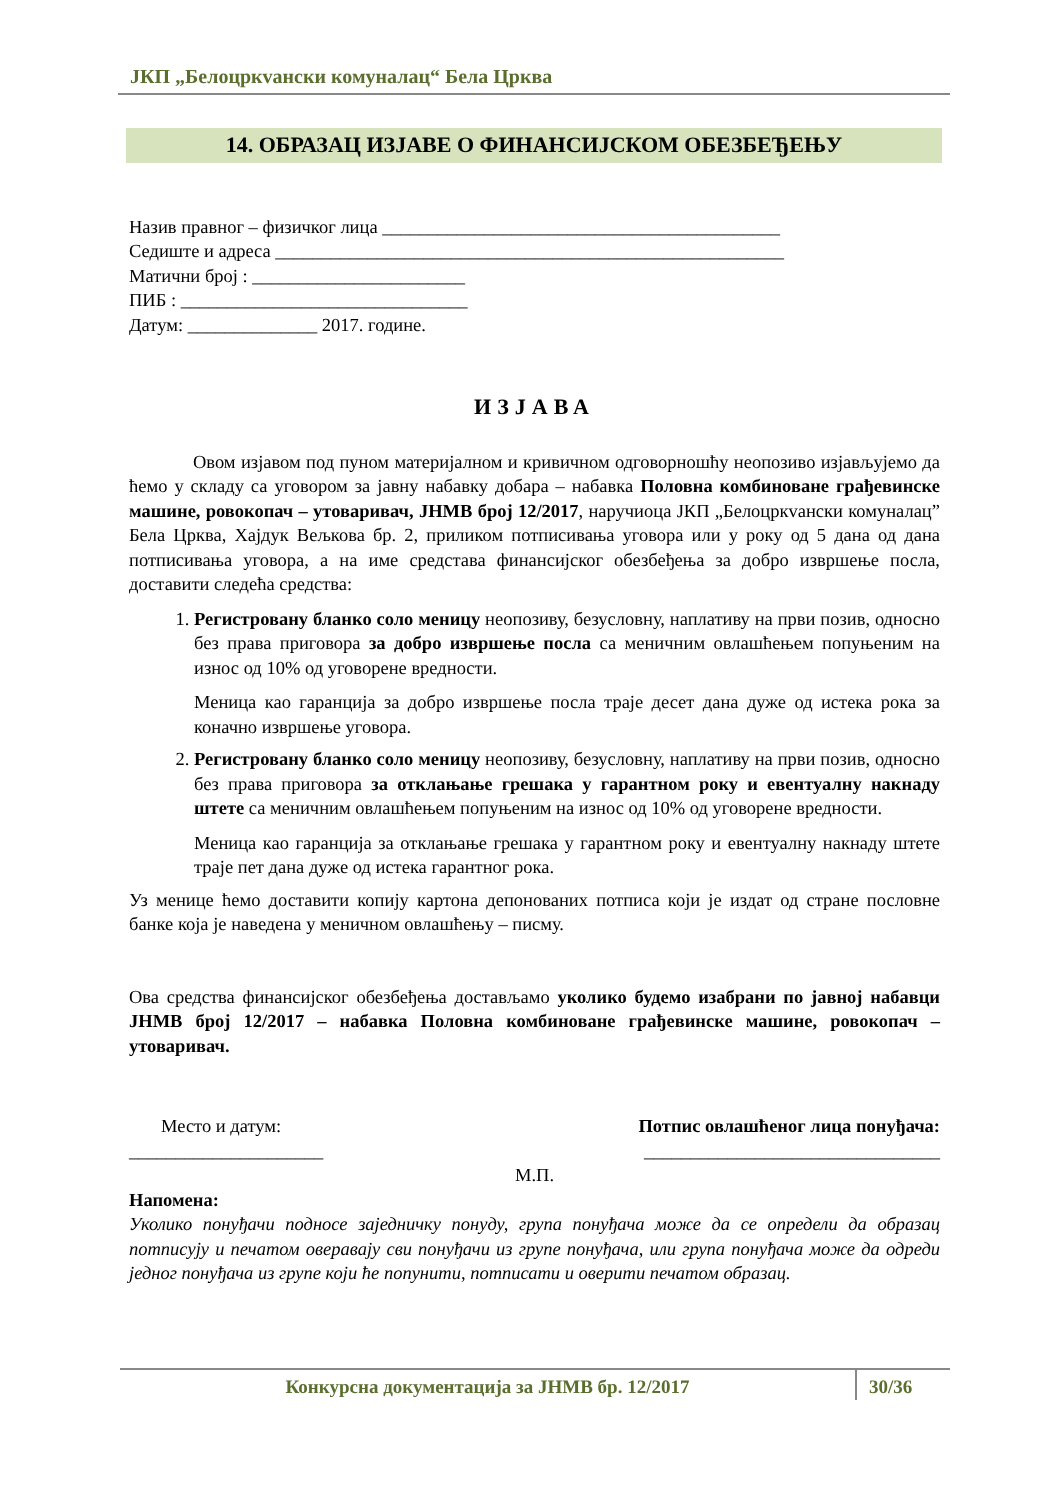ЈКП „Белоцркvански комуналац“ Бела Црква
14. ОБРАЗАЦ ИЗЈАВЕ О ФИНАНСИЈСКОМ ОБЕЗБЕЂЕЊУ
Назив правног – физичког лица ___________________________________________
Седиште и адреса _______________________________________________________
Матични број : _______________________
ПИБ : _______________________________
Датум: ______________ 2017. године.
ИЗЈАВА
Овом изјавом под пуном материјалном и кривичном одговорношћу неопозиво изјављујемо да ћемо у складу са уговором за јавну набавку добара – набавка Половна комбиноване грађевинске машине, ровокопач – утоваривач, ЈНМВ број 12/2017, наручиоца ЈКП „Белоцркvански комуналац” Бела Црква, Хајдук Вељкова бр. 2, приликом потписивања уговора или у року од 5 дана од дана потписивања уговора, а на име средстава финансијског обезбеђења за добро извршење посла, доставити следећа средства:
1. Регистровану бланко соло меницу неопозиву, безусловну, наплативу на први позив, односно без права приговора за добро извршење посла са меничним овлашћењем попуњеним на износ од 10% од уговорене вредности.
Меница као гаранција за добро извршење посла траје десет дана дуже од истека рока за коначно извршење уговора.
2. Регистровану бланко соло меницу неопозиву, безусловну, наплативу на први позив, односно без права приговора за отклањање грешака у гарантном року и евентуалну накнаду штете са меничним овлашћењем попуњеним на износ од 10% од уговорене вредности.
Меница као гаранција за отклањање грешака у гарантном року и евентуалну накнаду штете траје пет дана дуже од истека гарантног рока.
Уз менице ћемо доставити копију картона депонованих потписа који је издат од стране пословне банке која је наведена у меничном овлашћењу – писму.
Ова средства финансијског обезбеђења достављамо уколико будемо изабрани по јавној набавци ЈНМВ број 12/2017 – набавка Половна комбиноване грађевинске машине, ровокопач – утоваривач.
Место и датум:
_____________________
Потпис овлашћеног лица понуђача:
________________________________
М.П.
Напомена:
Уколико понуђачи подносе заједничку понуду, група понуђача може да се определи да образац потписују и печатом оверавају сви понуђачи из групе понуђача, или група понуђача може да одреди једног понуђача из групе који ће попунити, потписати и оверити печатом образац.
Конкурсна документација за ЈНМВ бр. 12/2017 30/36